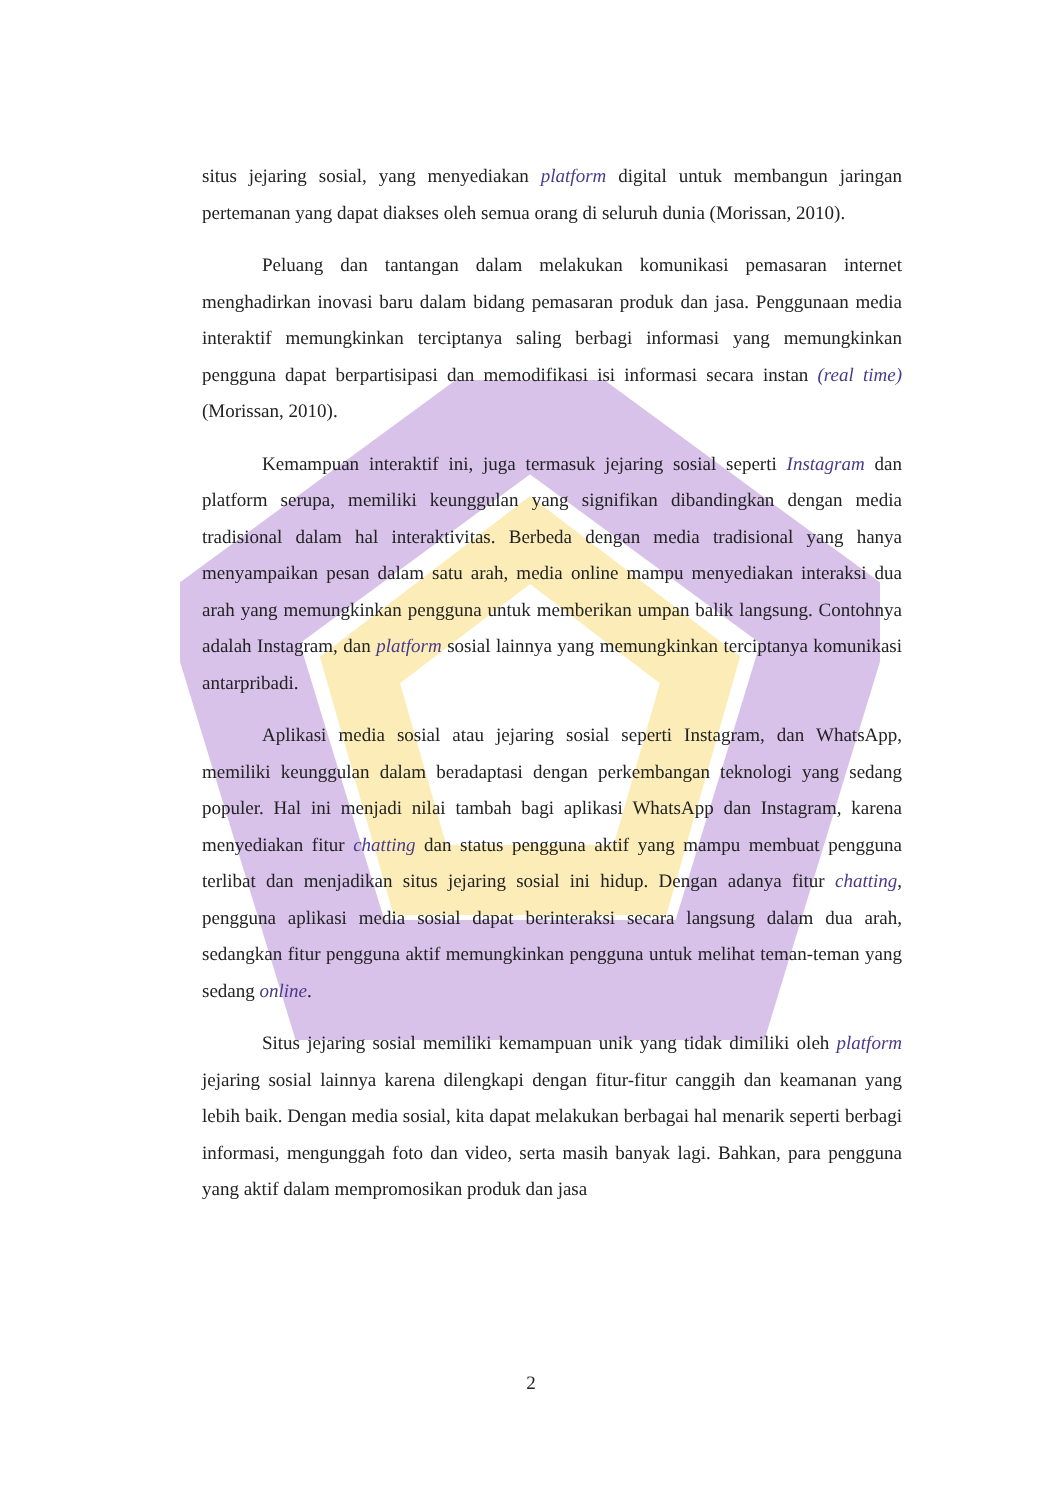situs jejaring sosial, yang menyediakan platform digital untuk membangun jaringan pertemanan yang dapat diakses oleh semua orang di seluruh dunia (Morissan, 2010).
Peluang dan tantangan dalam melakukan komunikasi pemasaran internet menghadirkan inovasi baru dalam bidang pemasaran produk dan jasa. Penggunaan media interaktif memungkinkan terciptanya saling berbagi informasi yang memungkinkan pengguna dapat berpartisipasi dan memodifikasi isi informasi secara instan (real time) (Morissan, 2010).
Kemampuan interaktif ini, juga termasuk jejaring sosial seperti Instagram dan platform serupa, memiliki keunggulan yang signifikan dibandingkan dengan media tradisional dalam hal interaktivitas. Berbeda dengan media tradisional yang hanya menyampaikan pesan dalam satu arah, media online mampu menyediakan interaksi dua arah yang memungkinkan pengguna untuk memberikan umpan balik langsung. Contohnya adalah Instagram, dan platform sosial lainnya yang memungkinkan terciptanya komunikasi antarpribadi.
Aplikasi media sosial atau jejaring sosial seperti Instagram, dan WhatsApp, memiliki keunggulan dalam beradaptasi dengan perkembangan teknologi yang sedang populer. Hal ini menjadi nilai tambah bagi aplikasi WhatsApp dan Instagram, karena menyediakan fitur chatting dan status pengguna aktif yang mampu membuat pengguna terlibat dan menjadikan situs jejaring sosial ini hidup. Dengan adanya fitur chatting, pengguna aplikasi media sosial dapat berinteraksi secara langsung dalam dua arah, sedangkan fitur pengguna aktif memungkinkan pengguna untuk melihat teman-teman yang sedang online.
Situs jejaring sosial memiliki kemampuan unik yang tidak dimiliki oleh platform jejaring sosial lainnya karena dilengkapi dengan fitur-fitur canggih dan keamanan yang lebih baik. Dengan media sosial, kita dapat melakukan berbagai hal menarik seperti berbagi informasi, mengunggah foto dan video, serta masih banyak lagi. Bahkan, para pengguna yang aktif dalam mempromosikan produk dan jasa
2